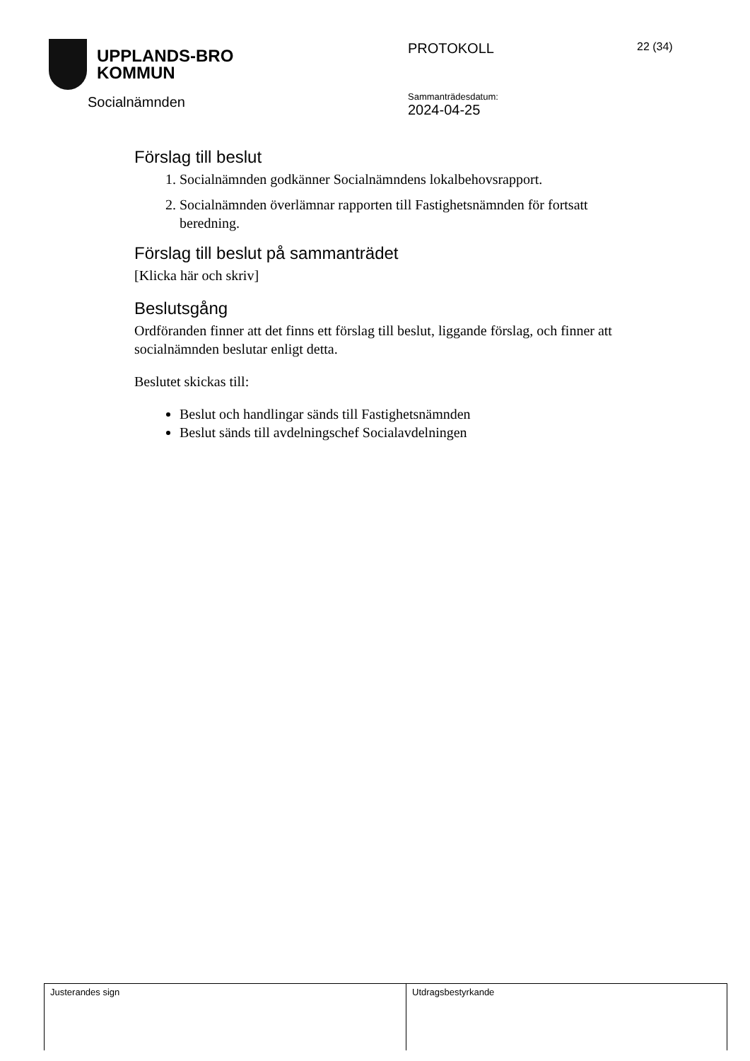UPPLANDS-BRO
KOMMUN
Socialnämnden
PROTOKOLL 22 (34)
Sammanträdesdatum:
2024-04-25
Förslag till beslut
1. Socialnämnden godkänner Socialnämndens lokalbehovsrapport.
2. Socialnämnden överlämnar rapporten till Fastighetsnämnden för fortsatt beredning.
Förslag till beslut på sammanträdet
[Klicka här och skriv]
Beslutsgång
Ordföranden finner att det finns ett förslag till beslut, liggande förslag, och finner att socialnämnden beslutar enligt detta.
Beslutet skickas till:
Beslut och handlingar sänds till Fastighetsnämnden
Beslut sänds till avdelningschef Socialavdelningen
| Justerandes sign | Utdragsbestyrkande |